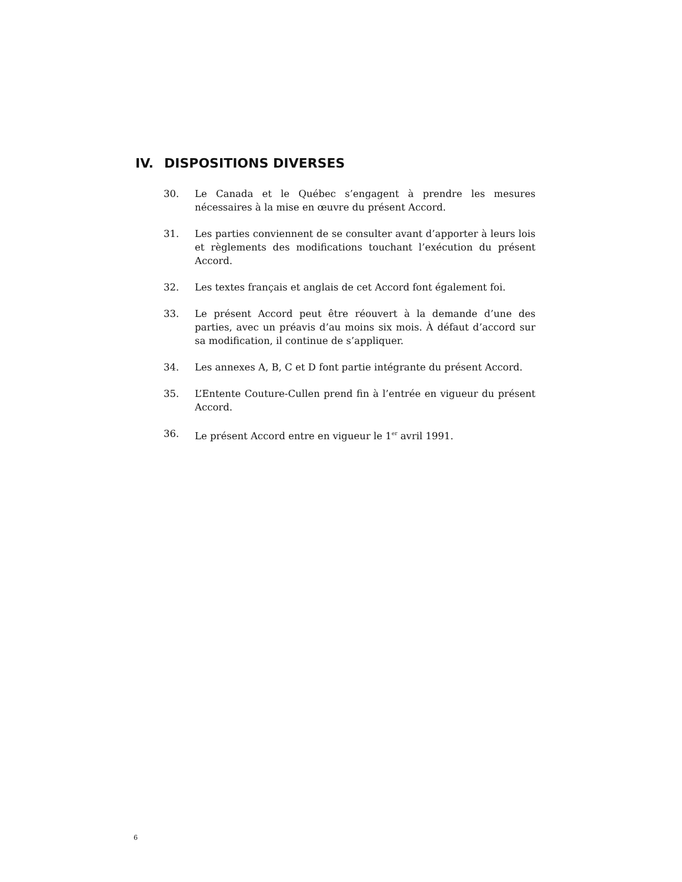IV. DISPOSITIONS DIVERSES
30. Le Canada et le Québec s’engagent à prendre les mesures nécessaires à la mise en œuvre du présent Accord.
31. Les parties conviennent de se consulter avant d’apporter à leurs lois et règlements des modifications touchant l’exécution du présent Accord.
32. Les textes français et anglais de cet Accord font également foi.
33. Le présent Accord peut être réouvert à la demande d’une des parties, avec un préavis d’au moins six mois. À défaut d’accord sur sa modification, il continue de s’appliquer.
34. Les annexes A, B, C et D font partie intégrante du présent Accord.
35. L’Entente Couture-Cullen prend fin à l’entrée en vigueur du présent Accord.
36. Le présent Accord entre en vigueur le 1<sup>er</sup> avril 1991.
6